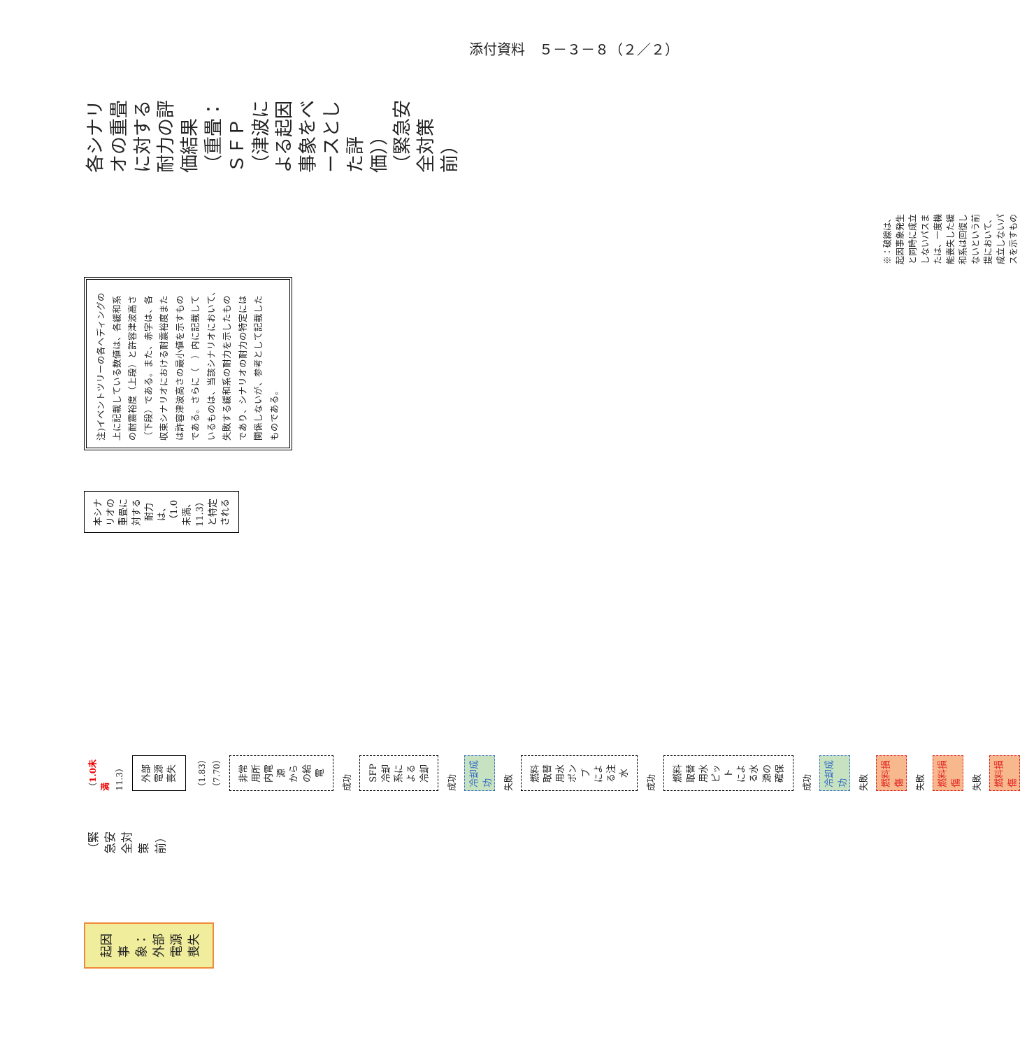添付資料　５－３－８（２／２）
起因事象：外部電源喪失
（緊急安全対策前）
（1.0未満 11.3）
外部電源喪失
（1.83） （7.70）
非常用所内電源
からの給電
成功
SFP冷却系による
冷却
成功
冷却成功
失敗
燃料取替用水ポンプ
による注水
成功
燃料取替用水ピット
による水源の確保
成功
冷却成功
失敗
燃料損傷
失敗
燃料損傷
失敗
燃料損傷
本シナリオの重畳に対する耐力は、
（1.0未満、11.3）と特定される
注)イベントツリーの各ヘディングの上に記載している数値は、各緩和系の耐震裕度（上段）と許容津波高さ（下段）である。また、赤字は、各収束シナリオにおける耐震裕度または許容津波高さの最小値を示すものである。さらに（　）内に記載しているものは、当該シナリオにおいて、失敗する緩和系の耐力を示したものであり、シナリオの耐力の特定には関係しないが、参考として記載したものである。
※：破線は、起因事象発生と同時に成立しないパスまたは、一度機能喪失した緩和系は回復しないという前提において、成立しないパスを示すもの
各シナリオの重畳に対する耐力の評価結果（重畳：ＳＦＰ（津波による起因事象をベースとした評価））
（緊急安全対策前）